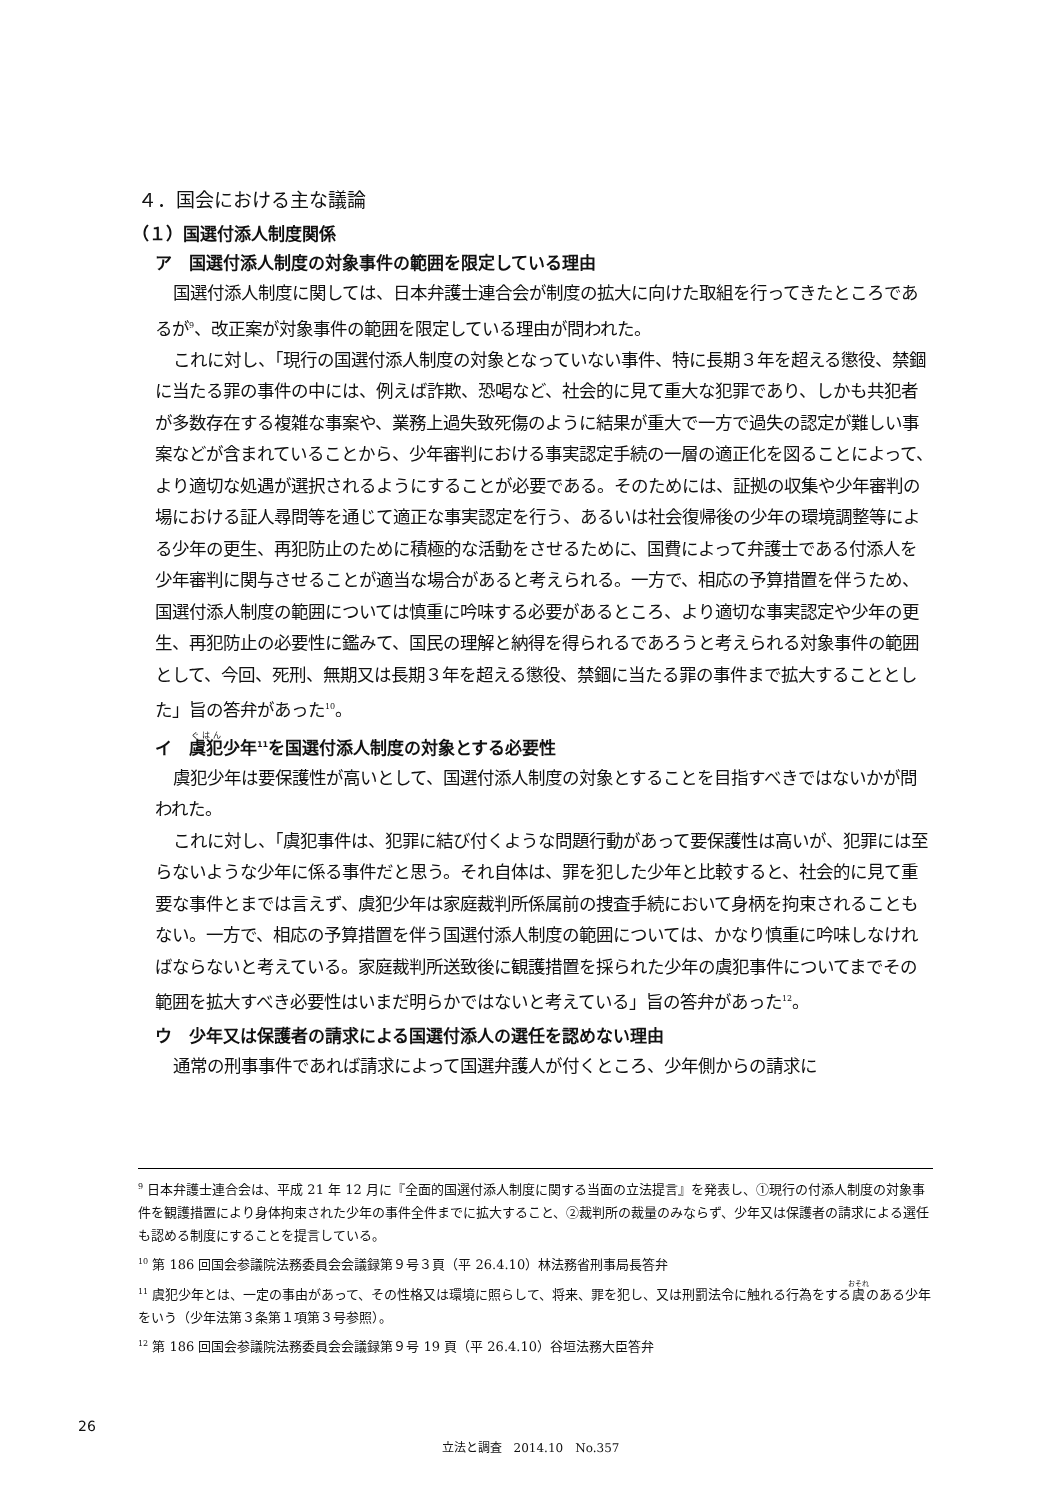４．国会における主な議論
（１）国選付添人制度関係
ア　国選付添人制度の対象事件の範囲を限定している理由
国選付添人制度に関しては、日本弁護士連合会が制度の拡大に向けた取組を行ってきたところであるが<sup>9</sup>、改正案が対象事件の範囲を限定している理由が問われた。
これに対し、「現行の国選付添人制度の対象となっていない事件、特に長期３年を超える懲役、禁錮に当たる罪の事件の中には、例えば詐欺、恐喝など、社会的に見て重大な犯罪であり、しかも共犯者が多数存在する複雑な事案や、業務上過失致死傷のように結果が重大で一方で過失の認定が難しい事案などが含まれていることから、少年審判における事実認定手続の一層の適正化を図ることによって、より適切な処遇が選択されるようにすることが必要である。そのためには、証拠の収集や少年審判の場における証人尋問等を通じて適正な事実認定を行う、あるいは社会復帰後の少年の環境調整等による少年の更生、再犯防止のために積極的な活動をさせるために、国費によって弁護士である付添人を少年審判に関与させることが適当な場合があると考えられる。一方で、相応の予算措置を伴うため、国選付添人制度の範囲については慎重に吟味する必要があるところ、より適切な事実認定や少年の更生、再犯防止の必要性に鑑みて、国民の理解と納得を得られるであろうと考えられる対象事件の範囲として、今回、死刑、無期又は長期３年を超える懲役、禁錮に当たる罪の事件まで拡大することとした」旨の答弁があった<sup>10</sup>。
イ　虞犯少年<sup>11</sup>を国選付添人制度の対象とする必要性
虞犯少年は要保護性が高いとして、国選付添人制度の対象とすることを目指すべきではないかが問われた。
これに対し、「虞犯事件は、犯罪に結び付くような問題行動があって要保護性は高いが、犯罪には至らないような少年に係る事件だと思う。それ自体は、罪を犯した少年と比較すると、社会的に見て重要な事件とまでは言えず、虞犯少年は家庭裁判所係属前の捜査手続において身柄を拘束されることもない。一方で、相応の予算措置を伴う国選付添人制度の範囲については、かなり慎重に吟味しなければならないと考えている。家庭裁判所送致後に観護措置を採られた少年の虞犯事件についてまでその範囲を拡大すべき必要性はいまだ明らかではないと考えている」旨の答弁があった<sup>12</sup>。
ウ　少年又は保護者の請求による国選付添人の選任を認めない理由
通常の刑事事件であれば請求によって国選弁護人が付くところ、少年側からの請求に
<sup>9</sup> 日本弁護士連合会は、平成 21 年 12 月に『全面的国選付添人制度に関する当面の立法提言』を発表し、①現行の付添人制度の対象事件を観護措置により身体拘束された少年の事件全件までに拡大すること、②裁判所の裁量のみならず、少年又は保護者の請求による選任も認める制度にすることを提言している。
<sup>10</sup> 第 186 回国会参議院法務委員会会議録第９号３頁（平 26.4.10）林法務省刑事局長答弁
<sup>11</sup> 虞犯少年とは、一定の事由があって、その性格又は環境に照らして、将来、罪を犯し、又は刑罰法令に触れる行為をする虞のある少年をいう（少年法第３条第１項第３号参照）。
<sup>12</sup> 第 186 回国会参議院法務委員会会議録第９号 19 頁（平 26.4.10）谷垣法務大臣答弁
26
立法と調査　2014.10　No.357